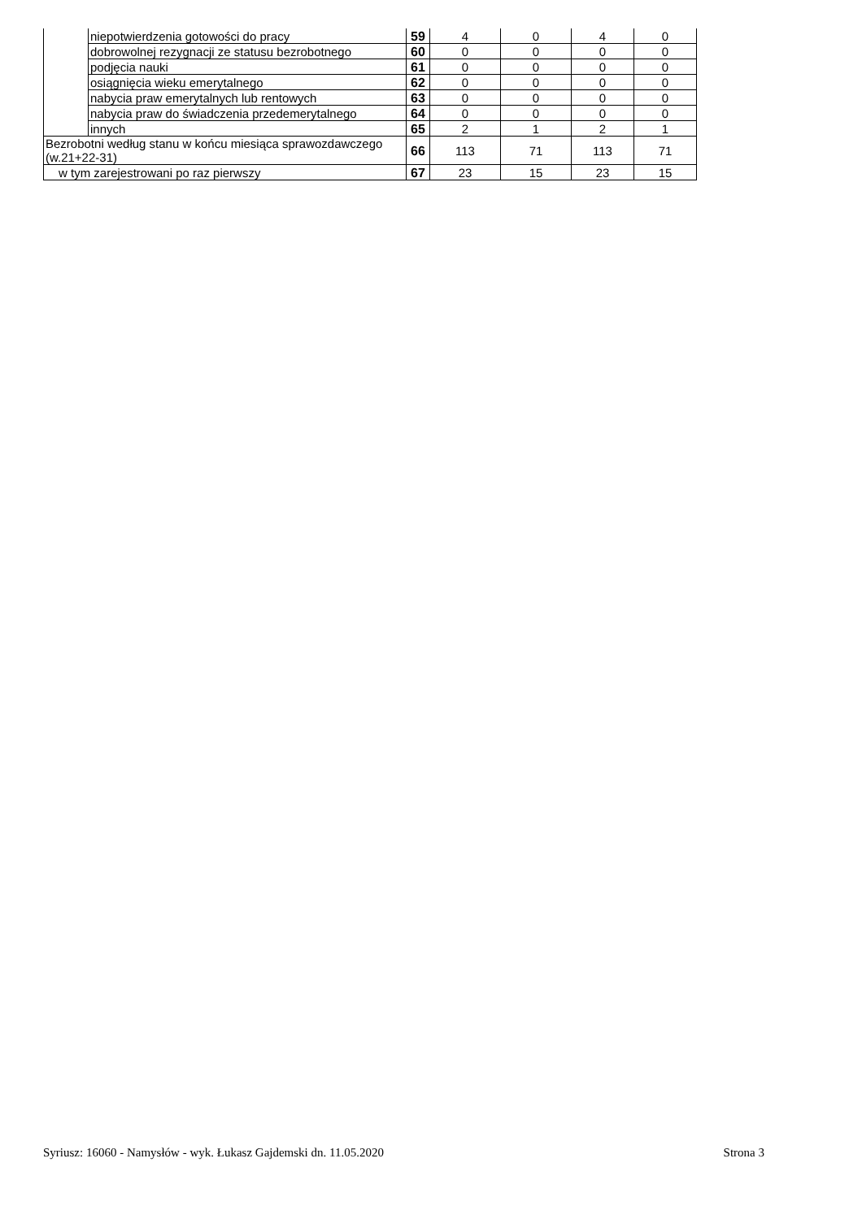| | niepotwierdzenia gotowości do pracy | 59 | 4 | 0 | 4 | 0 |
| | dobrowolnej rezygnacji ze statusu bezrobotnego | 60 | 0 | 0 | 0 | 0 |
| | podjęcia nauki | 61 | 0 | 0 | 0 | 0 |
| | osiągnięcia wieku emerytalnego | 62 | 0 | 0 | 0 | 0 |
| | nabycia praw emerytalnych lub rentowych | 63 | 0 | 0 | 0 | 0 |
| | nabycia praw do świadczenia przedemerytalnego | 64 | 0 | 0 | 0 | 0 |
| | innych | 65 | 2 | 1 | 2 | 1 |
| Bezrobotni według stanu w końcu miesiąca sprawozdawczego (w.21+22-31) | | 66 | 113 | 71 | 113 | 71 |
| w tym zarejestrowani po raz pierwszy | | 67 | 23 | 15 | 23 | 15 |
Syriusz: 16060 - Namysłów - wyk. Łukasz Gajdemski dn. 11.05.2020 Strona 3